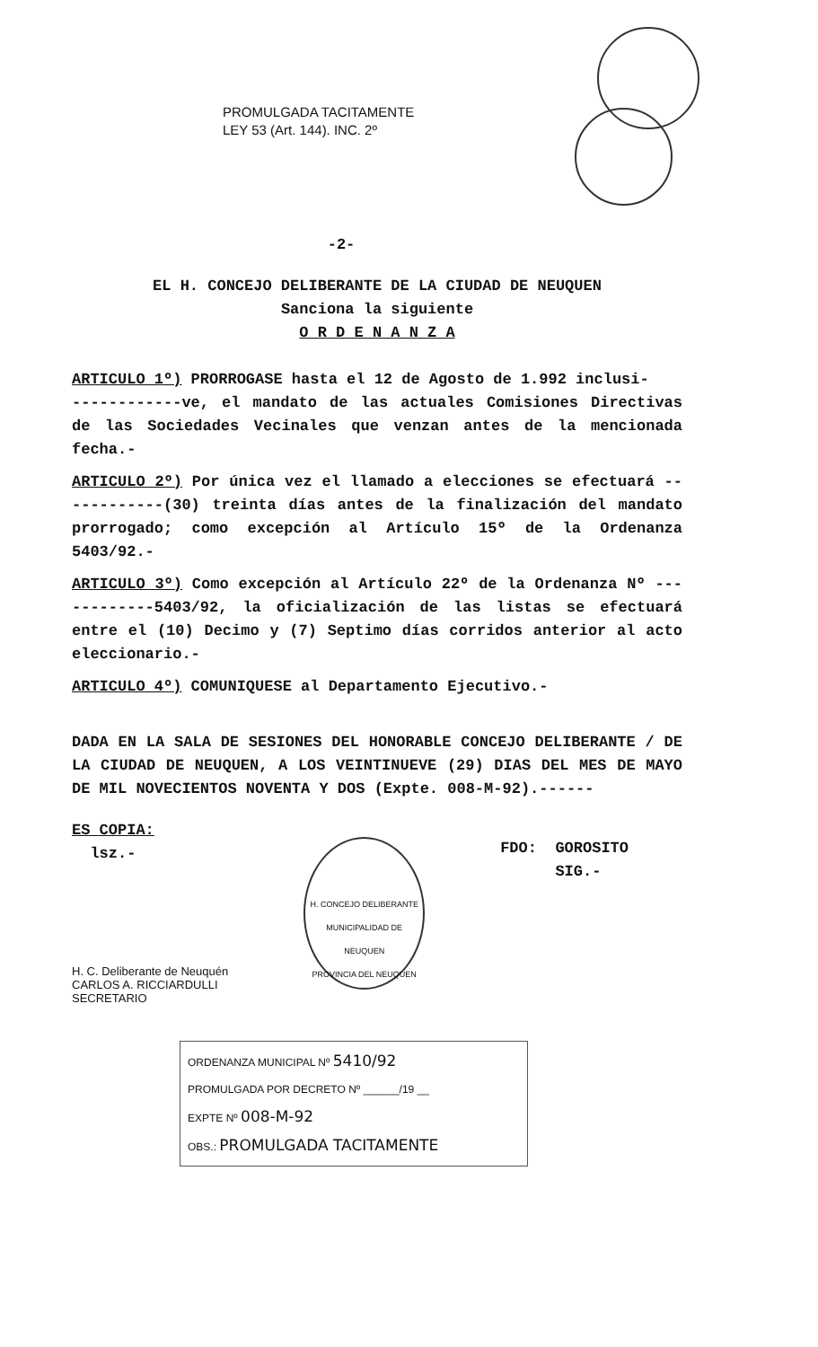PROMULGADA TACITAMENTE
LEY 53 (Art. 144). INC. 2º
-2-
EL H. CONCEJO DELIBERANTE DE LA CIUDAD DE NEUQUEN
Sanciona la siguiente
O R D E N A N Z A
ARTICULO 1º) PRORROGASE hasta el 12 de Agosto de 1.992 inclusi-
------------ve, el mandato de las actuales Comisiones Directivas de las Sociedades Vecinales que venzan antes de la mencionada fecha.-
ARTICULO 2º) Por única vez el llamado a elecciones se efectuará ------------(30) treinta días antes de la finalización del mandato prorrogado; como excepción al Artículo 15º de la Ordenanza 5403/92.-
ARTICULO 3º) Como excepción al Artículo 22º de la Ordenanza Nº ------------5403/92, la oficialización de las listas se efectuará entre el (10) Decimo y (7) Septimo días corridos anterior al acto eleccionario.-
ARTICULO 4º) COMUNIQUESE al Departamento Ejecutivo.-
DADA EN LA SALA DE SESIONES DEL HONORABLE CONCEJO DELIBERANTE / DE LA CIUDAD DE NEUQUEN, A LOS VEINTINUEVE (29) DIAS DEL MES DE MAYO DE MIL NOVECIENTOS NOVENTA Y DOS (Expte. 008-M-92).------
ES COPIA:
lsz.-
H. C. Deliberante de Neuquén
CARLOS A. RICCIARDULLI
SECRETARIO
H. CONCEJO DELIBERANTE
MUNICIPALIDAD DE NEUQUEN
PROVINCIA DEL NEUQUEN
FDO: GOROSITO
SIG.-
ORDENANZA MUNICIPAL Nº 5410/92
PROMULGADA POR DECRETO Nº ______/19 __
EXPTE Nº 008-M-92
OBS.: PROMULGADA TACITAMENTE